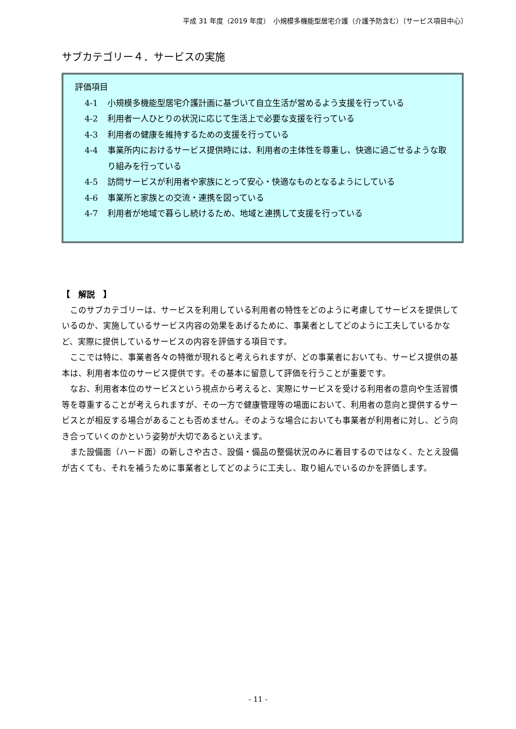平成 31 年度（2019 年度）　小規模多機能型居宅介護（介護予防含む）〔サービス項目中心〕
サブカテゴリー４．サービスの実施
評価項目
4-1 小規模多機能型居宅介護計画に基づいて自立生活が営めるよう支援を行っている
4-2 利用者一人ひとりの状況に応じて生活上で必要な支援を行っている
4-3 利用者の健康を維持するための支援を行っている
4-4 事業所内におけるサービス提供時には、利用者の主体性を尊重し、快適に過ごせるような取り組みを行っている
4-5 訪問サービスが利用者や家族にとって安心・快適なものとなるようにしている
4-6 事業所と家族との交流・連携を図っている
4-7 利用者が地域で暮らし続けるため、地域と連携して支援を行っている
【　解説　】
このサブカテゴリーは、サービスを利用している利用者の特性をどのように考慮してサービスを提供しているのか、実施しているサービス内容の効果をあげるために、事業者としてどのように工夫しているかなど、実際に提供しているサービスの内容を評価する項目です。
ここでは特に、事業者各々の特徴が現れると考えられますが、どの事業者においても、サービス提供の基本は、利用者本位のサービス提供です。その基本に留意して評価を行うことが重要です。
なお、利用者本位のサービスという視点から考えると、実際にサービスを受ける利用者の意向や生活習慣等を尊重することが考えられますが、その一方で健康管理等の場面において、利用者の意向と提供するサービスとが相反する場合があることも否めません。そのような場合においても事業者が利用者に対し、どう向き合っていくのかという姿勢が大切であるといえます。
また設備面（ハード面）の新しさや古さ、設備・備品の整備状況のみに着目するのではなく、たとえ設備が古くても、それを補うために事業者としてどのように工夫し、取り組んでいるのかを評価します。
- 11 -